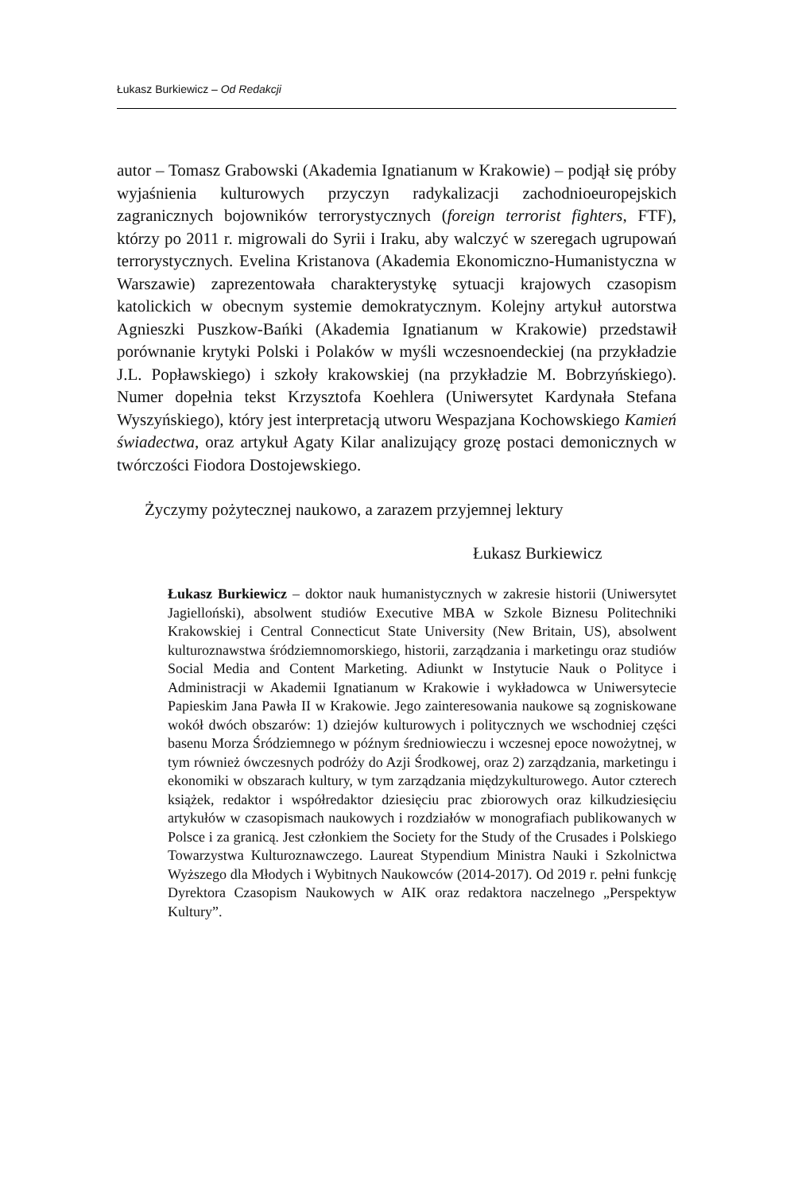Łukasz Burkiewicz – Od Redakcji
autor – Tomasz Grabowski (Akademia Ignatianum w Krakowie) – podjął się próby wyjaśnienia kulturowych przyczyn radykalizacji zachodnioeuropejskich zagranicznych bojowników terrorystycznych (foreign terrorist fighters, FTF), którzy po 2011 r. migrowali do Syrii i Iraku, aby walczyć w szeregach ugrupowań terrorystycznych. Evelina Kristanova (Akademia Ekonomiczno-Humanistyczna w Warszawie) zaprezentowała charakterystykę sytuacji krajowych czasopism katolickich w obecnym systemie demokratycznym. Kolejny artykuł autorstwa Agnieszki Puszkow-Bańki (Akademia Ignatianum w Krakowie) przedstawił porównanie krytyki Polski i Polaków w myśli wczesnoendeckiej (na przykładzie J.L. Popławskiego) i szkoły krakowskiej (na przykładzie M. Bobrzyńskiego). Numer dopełnia tekst Krzysztofa Koehlera (Uniwersytet Kardynała Stefana Wyszyńskiego), który jest interpretacją utworu Wespazjana Kochowskiego Kamień świadectwa, oraz artykuł Agaty Kilar analizujący grozę postaci demonicznych w twórczości Fiodora Dostojewskiego.
Życzymy pożytecznej naukowo, a zarazem przyjemnej lektury
Łukasz Burkiewicz
Łukasz Burkiewicz – doktor nauk humanistycznych w zakresie historii (Uniwersytet Jagielloński), absolwent studiów Executive MBA w Szkole Biznesu Politechniki Krakowskiej i Central Connecticut State University (New Britain, US), absolwent kulturoznawstwa śródziemnomorskiego, historii, zarządzania i marketingu oraz studiów Social Media and Content Marketing. Adiunkt w Instytucie Nauk o Polityce i Administracji w Akademii Ignatianum w Krakowie i wykładowca w Uniwersytecie Papieskim Jana Pawła II w Krakowie. Jego zainteresowania naukowe są zogniskowane wokół dwóch obszarów: 1) dziejów kulturowych i politycznych we wschodniej części basenu Morza Śródziemnego w późnym średniowieczu i wczesnej epoce nowożytnej, w tym również ówczesnych podróży do Azji Środkowej, oraz 2) zarządzania, marketingu i ekonomiki w obszarach kultury, w tym zarządzania międzykulturowego. Autor czterech książek, redaktor i współredaktor dziesięciu prac zbiorowych oraz kilkudziesięciu artykułów w czasopismach naukowych i rozdziałów w monografiach publikowanych w Polsce i za granicą. Jest członkiem the Society for the Study of the Crusades i Polskiego Towarzystwa Kulturoznawczego. Laureat Stypendium Ministra Nauki i Szkolnictwa Wyższego dla Młodych i Wybitnych Naukowców (2014-2017). Od 2019 r. pełni funkcję Dyrektora Czasopism Naukowych w AIK oraz redaktora naczelnego „Perspektyw Kultury”.